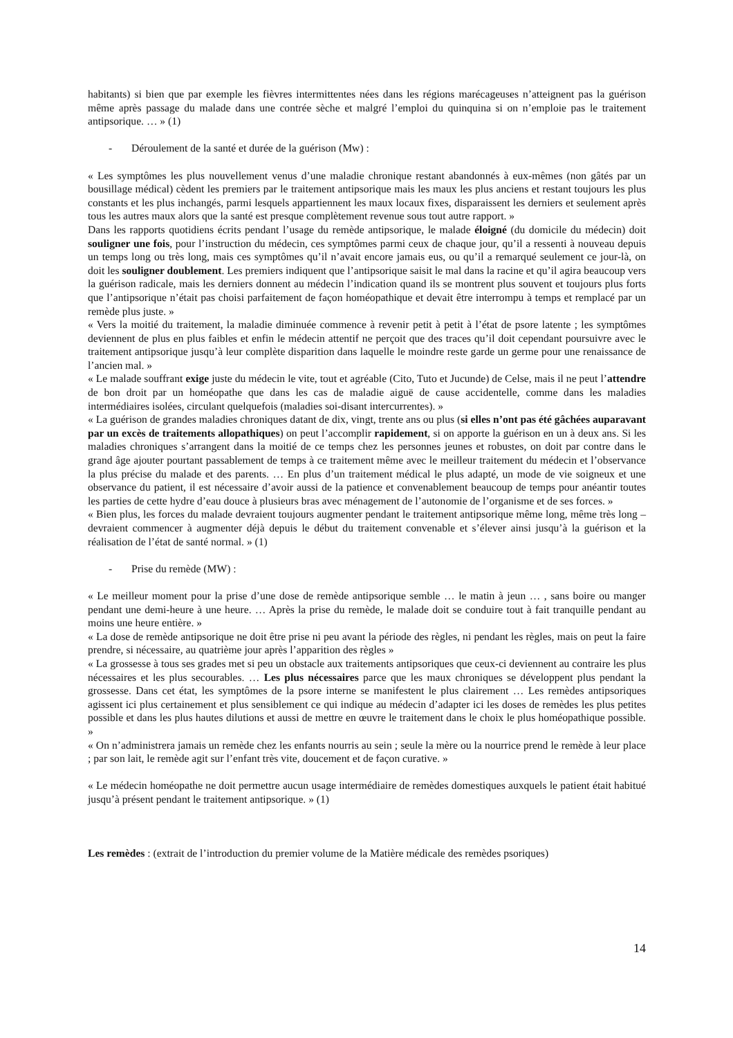habitants) si bien que par exemple les fièvres intermittentes nées dans les régions marécageuses n’atteignent pas la guérison même après passage du malade dans une contrée sèche et malgré l’emploi du quinquina si on n’emploie pas le traitement antipsorique. … » (1)
- Déroulement de la santé et durée de la guérison (Mw) :
« Les symptômes les plus nouvellement venus d’une maladie chronique restant abandonnés à eux-mêmes (non gâtés par un bousillage médical) cèdent les premiers par le traitement antipsorique mais les maux les plus anciens et restant toujours les plus constants et les plus inchangés, parmi lesquels appartiennent les maux locaux fixes, disparaissent les derniers et seulement après tous les autres maux alors que la santé est presque complètement revenue sous tout autre rapport. »
Dans les rapports quotidiens écrits pendant l’usage du remède antipsorique, le malade éloigné (du domicile du médecin) doit souligner une fois, pour l’instruction du médecin, ces symptômes parmi ceux de chaque jour, qu’il a ressenti à nouveau depuis un temps long ou très long, mais ces symptômes qu’il n’avait encore jamais eus, ou qu’il a remarqué seulement ce jour-là, on doit les souligner doublement. Les premiers indiquent que l’antipsorique saisit le mal dans la racine et qu’il agira beaucoup vers la guérison radicale, mais les derniers donnent au médecin l’indication quand ils se montrent plus souvent et toujours plus forts que l’antipsorique n’était pas choisi parfaitement de façon homéopathique et devait être interrompu à temps et remplacé par un remède plus juste. »
« Vers la moitié du traitement, la maladie diminuée commence à revenir petit à petit à l’état de psore latente ; les symptômes deviennent de plus en plus faibles et enfin le médecin attentif ne perçoit que des traces qu’il doit cependant poursuivre avec le traitement antipsorique jusqu’à leur complète disparition dans laquelle le moindre reste garde un germe pour une renaissance de l’ancien mal. »
« Le malade souffrant exige juste du médecin le vite, tout et agréable (Cito, Tuto et Jucunde) de Celse, mais il ne peut l’attendre de bon droit par un homéopathe que dans les cas de maladie aiguë de cause accidentelle, comme dans les maladies intermédiaires isolées, circulant quelquefois (maladies soi-disant intercurrentes). »
« La guérison de grandes maladies chroniques datant de dix, vingt, trente ans ou plus (si elles n’ont pas été gâchées auparavant par un excès de traitements allopathiques) on peut l’accomplir rapidement, si on apporte la guérison en un à deux ans. Si les maladies chroniques s’arrangent dans la moitié de ce temps chez les personnes jeunes et robustes, on doit par contre dans le grand âge ajouter pourtant passablement de temps à ce traitement même avec le meilleur traitement du médecin et l’observance la plus précise du malade et des parents. … En plus d’un traitement médical le plus adapté, un mode de vie soigneux et une observance du patient, il est nécessaire d’avoir aussi de la patience et convenablement beaucoup de temps pour anéantir toutes les parties de cette hydre d’eau douce à plusieurs bras avec ménagement de l’autonomie de l’organisme et de ses forces. »
« Bien plus, les forces du malade devraient toujours augmenter pendant le traitement antipsorique même long, même très long – devraient commencer à augmenter déjà depuis le début du traitement convenable et s’élever ainsi jusqu’à la guérison et la réalisation de l’état de santé normal. » (1)
- Prise du remède (MW) :
« Le meilleur moment pour la prise d’une dose de remède antipsorique semble … le matin à jeun … , sans boire ou manger pendant une demi-heure à une heure. … Après la prise du remède, le malade doit se conduire tout à fait tranquille pendant au moins une heure entière. »
« La dose de remède antipsorique ne doit être prise ni peu avant la période des règles, ni pendant les règles, mais on peut la faire prendre, si nécessaire, au quatrième jour après l’apparition des règles »
« La grossesse à tous ses grades met si peu un obstacle aux traitements antipsoriques que ceux-ci deviennent au contraire les plus nécessaires et les plus secourables. … Les plus nécessaires parce que les maux chroniques se développent plus pendant la grossesse. Dans cet état, les symptômes de la psore interne se manifestent le plus clairement … Les remèdes antipsoriques agissent ici plus certainement et plus sensiblement ce qui indique au médecin d’adapter ici les doses de remèdes les plus petites possible et dans les plus hautes dilutions et aussi de mettre en œuvre le traitement dans le choix le plus homéopathique possible. »
« On n’administrera jamais un remède chez les enfants nourris au sein ; seule la mère ou la nourrice prend le remède à leur place ; par son lait, le remède agit sur l’enfant très vite, doucement et de façon curative. »
« Le médecin homéopathe ne doit permettre aucun usage intermédiaire de remèdes domestiques auxquels le patient était habitué jusqu’à présent pendant le traitement antipsorique. » (1)
Les remèdes : (extrait de l’introduction du premier volume de la Matière médicale des remèdes psoriques)
14